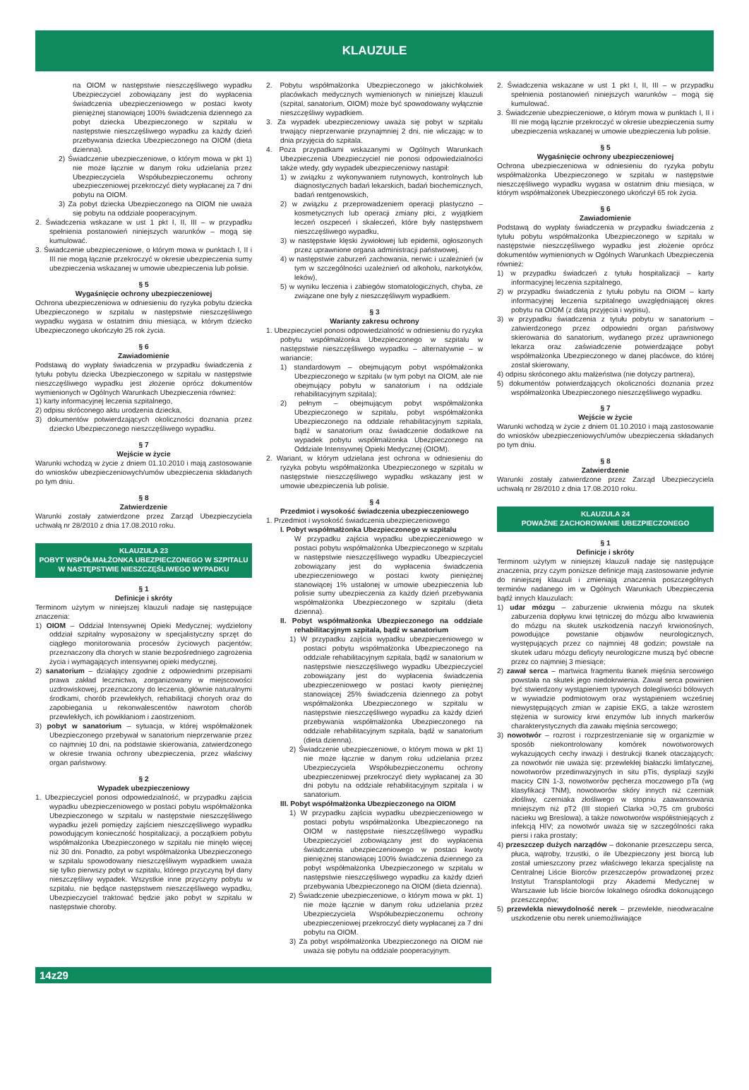KLAUZULE
na OIOM w następstwie nieszczęśliwego wypadku Ubezpieczyciel zobowiązany jest do wypłacenia świadczenia ubezpieczeniowego w postaci kwoty pieniężnej stanowiącej 100% świadczenia dziennego za pobyt dziecka Ubezpieczonego w szpitalu w następstwie nieszczęśliwego wypadku za każdy dzień przebywania dziecka Ubezpieczonego na OIOM (dieta dzienna).
2) Świadczenie ubezpieczeniowe, o którym mowa w pkt 1) nie może łącznie w danym roku udzielania przez Ubezpieczyciela Współubezpieczonemu ochrony ubezpieczeniowej przekroczyć diety wypłacanej za 7 dni pobytu na OIOM.
3) Za pobyt dziecka Ubezpieczonego na OIOM nie uważa się pobytu na oddziale pooperacyjnym.
2. Świadczenia wskazane w ust 1 pkt I, II, III – w przypadku spełnienia postanowień niniejszych warunków – mogą się kumulować.
3. Świadczenie ubezpieczeniowe, o którym mowa w punktach I, II i III nie mogą łącznie przekroczyć w okresie ubezpieczenia sumy ubezpieczenia wskazanej w umowie ubezpieczenia lub polisie.
§ 5
Wygaśnięcie ochrony ubezpieczeniowej
Ochrona ubezpieczeniowa w odniesieniu do ryzyka pobytu dziecka Ubezpieczonego w szpitalu w następstwie nieszczęśliwego wypadku wygasa w ostatnim dniu miesiąca, w którym dziecko Ubezpieczonego ukończyło 25 rok życia.
§ 6
Zawiadomienie
Podstawą do wypłaty świadczenia w przypadku świadczenia z tytułu pobytu dziecka Ubezpieczonego w szpitalu w następstwie nieszczęśliwego wypadku jest złożenie oprócz dokumentów wymienionych w Ogólnych Warunkach Ubezpieczenia również:
1) karty informacyjnej leczenia szpitalnego,
2) odpisu skróconego aktu urodzenia dziecka,
3) dokumentów potwierdzających okoliczności doznania przez dziecko Ubezpieczonego nieszczęśliwego wypadku.
§ 7
Wejście w życie
Warunki wchodzą w życie z dniem 01.10.2010 i mają zastosowanie do wniosków ubezpieczeniowych/umów ubezpieczenia składanych po tym dniu.
§ 8
Zatwierdzenie
Warunki zostały zatwierdzone przez Zarząd Ubezpieczyciela uchwałą nr 28/2010 z dnia 17.08.2010 roku.
KLAUZULA 23
POBYT WSPÓŁMAŁŻONKA UBEZPIECZONEGO W SZPITALU W NASTĘPSTWIE NIESZCZĘŚLIWEGO WYPADKU
§ 1
Definicje i skróty
Terminom użytym w niniejszej klauzuli nadaje się następujące znaczenia:
1) OIOM – Oddział Intensywnej Opieki Medycznej; wydzielony oddział szpitalny wyposażony w specjalistyczny sprzęt do ciągłego monitorowania procesów życiowych pacjentów; przeznaczony dla chorych w stanie bezpośredniego zagrożenia życia i wymagających intensywnej opieki medycznej.
2) sanatorium – działający zgodnie z odpowiednimi przepisami prawa zakład lecznictwa, zorganizowany w miejscowości uzdrowiskowej, przeznaczony do leczenia, głównie naturalnymi środkami, chorób przewlekłych, rehabilitacji chorych oraz do zapobiegania u rekonwalescentów nawrotom chorób przewlekłych, ich powikłaniom i zaostrzeniom.
3) pobyt w sanatorium – sytuacja, w której współmałżonek Ubezpieczonego przebywał w sanatorium nieprzerwanie przez co najmniej 10 dni, na podstawie skierowania, zatwierdzonego w okresie trwania ochrony ubezpieczenia, przez właściwy organ państwowy.
§ 2
Wypadek ubezpieczeniowy
1. Ubezpieczyciel ponosi odpowiedzialność, w przypadku zajścia wypadku ubezpieczeniowego w postaci pobytu współmałżonka Ubezpieczonego w szpitalu w następstwie nieszczęśliwego wypadku jeżeli pomiędzy zajściem nieszczęśliwego wypadku powodującym konieczność hospitalizacji, a początkiem pobytu współmałżonka Ubezpieczonego w szpitalu nie minęło więcej niż 30 dni. Ponadto, za pobyt współmałżonka Ubezpieczonego w szpitalu spowodowany nieszczęśliwym wypadkiem uważa się tylko pierwszy pobyt w szpitalu, którego przyczyną był dany nieszczęśliwy wypadek. Wszystkie inne przyczyny pobytu w szpitalu, nie będące następstwem nieszczęśliwego wypadku, Ubezpieczyciel traktować będzie jako pobyt w szpitalu w następstwie choroby.
2. Pobytu współmałżonka Ubezpieczonego w jakichkolwiek placówkach medycznych wymienionych w niniejszej klauzuli (szpital, sanatorium, OIOM) może być spowodowany wyłącznie nieszczęśliwy wypadkiem.
3. Za wypadek ubezpieczeniowy uważa się pobyt w szpitalu trwający nieprzerwanie przynajmniej 2 dni, nie wliczając w to dnia przyjęcia do szpitala.
4. Poza przypadkami wskazanymi w Ogólnych Warunkach Ubezpieczenia Ubezpieczyciel nie ponosi odpowiedzialności także wtedy, gdy wypadek ubezpieczeniowy nastąpił:
1) w związku z wykonywaniem rutynowych, kontrolnych lub diagnostycznych badań lekarskich, badań biochemicznych, badań rentgenowskich,
2) w związku z przeprowadzeniem operacji plastyczno – kosmetycznych lub operacji zmiany płci, z wyjątkiem leczeń oszpeceń i skaleczeń, które były następstwem nieszczęśliwego wypadku,
3) w następstwie klęski żywiołowej lub epidemii, ogłoszonych przez uprawnione organa administracji państwowej,
4) w następstwie zaburzeń zachowania, nerwic i uzależnień (w tym w szczególności uzależnień od alkoholu, narkotyków, leków),
5) w wyniku leczenia i zabiegów stomatologicznych, chyba, ze związane one były z nieszczęśliwym wypadkiem.
§ 3
Warianty zakresu ochrony
1. Ubezpieczyciel ponosi odpowiedzialność w odniesieniu do ryzyka pobytu współmałżonka Ubezpieczonego w szpitalu w następstwie nieszczęśliwego wypadku – alternatywnie – w wariancie:
1) standardowym – obejmującym pobyt współmałżonka Ubezpieczonego w szpitalu (w tym pobyt na OIOM, ale nie obejmujący pobytu w sanatorium i na oddziale rehabilitacyjnym szpitala);
2) pełnym – obejmującym pobyt współmałżonka Ubezpieczonego w szpitalu, pobyt współmałżonka Ubezpieczonego na oddziale rehabilitacyjnym szpitala, bądź w sanatorium oraz świadczenie dodatkowe na wypadek pobytu współmałżonka Ubezpieczonego na Oddziale Intensywnej Opieki Medycznej (OIOM).
2. Wariant, w którym udzielana jest ochrona w odniesieniu do ryzyka pobytu współmałżonka Ubezpieczonego w szpitalu w następstwie nieszczęśliwego wypadku wskazany jest w umowie ubezpieczenia lub polisie.
§ 4
Przedmiot i wysokość świadczenia ubezpieczeniowego
1. Przedmiot i wysokość świadczenia ubezpieczeniowego
I. Pobyt współmałżonka Ubezpieczonego w szpitalu
W przypadku zajścia wypadku ubezpieczeniowego w postaci pobytu współmałżonka Ubezpieczonego w szpitalu w następstwie nieszczęśliwego wypadku Ubezpieczyciel zobowiązany jest do wypłacenia świadczenia ubezpieczeniowego w postaci kwoty pieniężnej stanowiącej 1% ustalonej w umowie ubezpieczenia lub polisie sumy ubezpieczenia za każdy dzień przebywania współmałżonka Ubezpieczonego w szpitalu (dieta dzienna).
II. Pobyt współmałżonka Ubezpieczonego na oddziale rehabilitacyjnym szpitala, bądź w sanatorium
1) W przypadku zajścia wypadku ubezpieczeniowego w postaci pobytu współmałżonka Ubezpieczonego na oddziale rehabilitacyjnym szpitala, bądź w sanatorium w następstwie nieszczęśliwego wypadku Ubezpieczyciel zobowiązany jest do wypłacenia świadczenia ubezpieczeniowego w postaci kwoty pieniężnej stanowiącej 25% świadczenia dziennego za pobyt współmałżonka Ubezpieczonego w szpitalu w następstwie nieszczęśliwego wypadku za każdy dzień przebywania współmałżonka Ubezpieczonego na oddziale rehabilitacyjnym szpitala, bądź w sanatorium (dieta dzienna).
2) Świadczenie ubezpieczeniowe, o którym mowa w pkt 1) nie może łącznie w danym roku udzielania przez Ubezpieczyciela Współubezpieczonemu ochrony ubezpieczeniowej przekroczyć diety wypłacanej za 30 dni pobytu na oddziale rehabilitacyjnym szpitala i w sanatorium.
III. Pobyt współmałżonka Ubezpieczonego na OIOM
1) W przypadku zajścia wypadku ubezpieczeniowego w postaci pobytu współmałżonka Ubezpieczonego na OIOM w następstwie nieszczęśliwego wypadku Ubezpieczyciel zobowiązany jest do wypłacenia świadczenia ubezpieczeniowego w postaci kwoty pieniężnej stanowiącej 100% świadczenia dziennego za pobyt współmałżonka Ubezpieczonego w szpitalu w następstwie nieszczęśliwego wypadku za każdy dzień przebywania Ubezpieczonego na OIOM (dieta dzienna).
2) Świadczenie ubezpieczeniowe, o którym mowa w pkt. 1) nie może łącznie w danym roku udzielania przez Ubezpieczyciela Współubezpieczonemu ochrony ubezpieczeniowej przekroczyć diety wypłacanej za 7 dni pobytu na OIOM.
3) Za pobyt współmałżonka Ubezpieczonego na OIOM nie uważa się pobytu na oddziale pooperacyjnym.
2. Świadczenia wskazane w ust 1 pkt I, II, III – w przypadku spełnienia postanowień niniejszych warunków – mogą się kumulować.
3. Świadczenie ubezpieczeniowe, o którym mowa w punktach I, II i III nie mogą łącznie przekroczyć w okresie ubezpieczenia sumy ubezpieczenia wskazanej w umowie ubezpieczenia lub polisie.
§ 5
Wygaśnięcie ochrony ubezpieczeniowej
Ochrona ubezpieczeniowa w odniesieniu do ryzyka pobytu współmałżonka Ubezpieczonego w szpitalu w następstwie nieszczęśliwego wypadku wygasa w ostatnim dniu miesiąca, w którym współmałżonek Ubezpieczonego ukończył 65 rok życia.
§ 6
Zawiadomienie
Podstawą do wypłaty świadczenia w przypadku świadczenia z tytułu pobytu współmałżonka Ubezpieczonego w szpitalu w następstwie nieszczęśliwego wypadku jest złożenie oprócz dokumentów wymienionych w Ogólnych Warunkach Ubezpieczenia również:
1) w przypadku świadczeń z tytułu hospitalizacji – karty informacyjnej leczenia szpitalnego,
2) w przypadku świadczenia z tytułu pobytu na OIOM – karty informacyjnej leczenia szpitalnego uwzględniającej okres pobytu na OIOM (z datą przyjęcia i wypisu),
3) w przypadku świadczenia z tytułu pobytu w sanatorium – zatwierdzonego przez odpowiedni organ państwowy skierowania do sanatorium, wydanego przez uprawnionego lekarza oraz zaświadczenie potwierdzające pobyt współmałżonka Ubezpieczonego w danej placówce, do której został skierowany,
4) odpisu skróconego aktu małżeństwa (nie dotyczy partnera),
5) dokumentów potwierdzających okoliczności doznania przez współmałżonka Ubezpieczonego nieszczęśliwego wypadku.
§ 7
Wejście w życie
Warunki wchodzą w życie z dniem 01.10.2010 i mają zastosowanie do wniosków ubezpieczeniowych/umów ubezpieczenia składanych po tym dniu.
§ 8
Zatwierdzenie
Warunki zostały zatwierdzone przez Zarząd Ubezpieczyciela uchwałą nr 28/2010 z dnia 17.08.2010 roku.
KLAUZULA 24
POWAŻNE ZACHOROWANIE UBEZPIECZONEGO
§ 1
Definicje i skróty
Terminom użytym w niniejszej klauzuli nadaje się następujące znaczenia, przy czym poniższe definicje mają zastosowanie jedynie do niniejszej klauzuli i zmieniają znaczenia poszczególnych terminów nadanego im w Ogólnych Warunkach Ubezpieczenia bądź innych klauzulach:
1) udar mózgu – zaburzenie ukrwienia mózgu na skutek zaburzenia dopływu krwi tętniczej do mózgu albo krwawienia do mózgu na skutek uszkodzenia naczyń krwionośnych, powodujące powstanie objawów neurologicznych, występujących przez co najmniej 48 godzin; powstałe na skutek udaru mózgu deficyty neurologiczne muszą być obecne przez co najmniej 3 miesiące;
2) zawał serca – martwica fragmentu tkanek mięśnia sercowego powstała na skutek jego niedokrwienia. Zawał serca powinien być stwierdzony wystąpieniem typowych dolegliwości bólowych w wywiadzie podmiotowym oraz wystąpieniem wcześniej niewystępujących zmian w zapisie EKG, a także wzrostem stężenia w surowicy krwi enzymów lub innych markerów charakterystycznych dla zawału mięśnia sercowego;
3) nowotwór – rozrost i rozprzestrzenianie się w organizmie w sposób niekontrolowany komórek nowotworowych wykazujących cechy inwazji i destrukcji tkanek otaczających; za nowotwór nie uważa się: przewlekłej białaczki limfatycznej, nowotworów przedinwazyjnych in situ pTis, dysplazji szyjki macicy CIN 1-3, nowotworów pęcherza moczowego pTa (wg klasyfikacji TNM), nowotworów skóry innych niż czerniak złośliwy, czerniaka złośliwego w stopniu zaawansowania mniejszym niż pT2 (III stopień Clarka >0,75 cm grubości nacieku wg Breslowa), a także nowotworów współistniejących z infekcją HIV; za nowotwór uważa się w szczególności raka piersi i raka prostaty;
4) przeszczep dużych narządów – dokonanie przeszczepu serca, płuca, wątroby, trzustki, o ile Ubezpieczony jest biorcą lub został umieszczony przez właściwego lekarza specjalistę na Centralnej Liście Biorców przeszczepów prowadzonej przez Instytut Transplantologii przy Akademii Medycznej w Warszawie lub liście biorców lokalnego ośrodka dokonującego przeszczepów;
5) przewlekła niewydolność nerek – przewlekłe, nieodwracalne uszkodzenie obu nerek uniemożliwiające
14z29